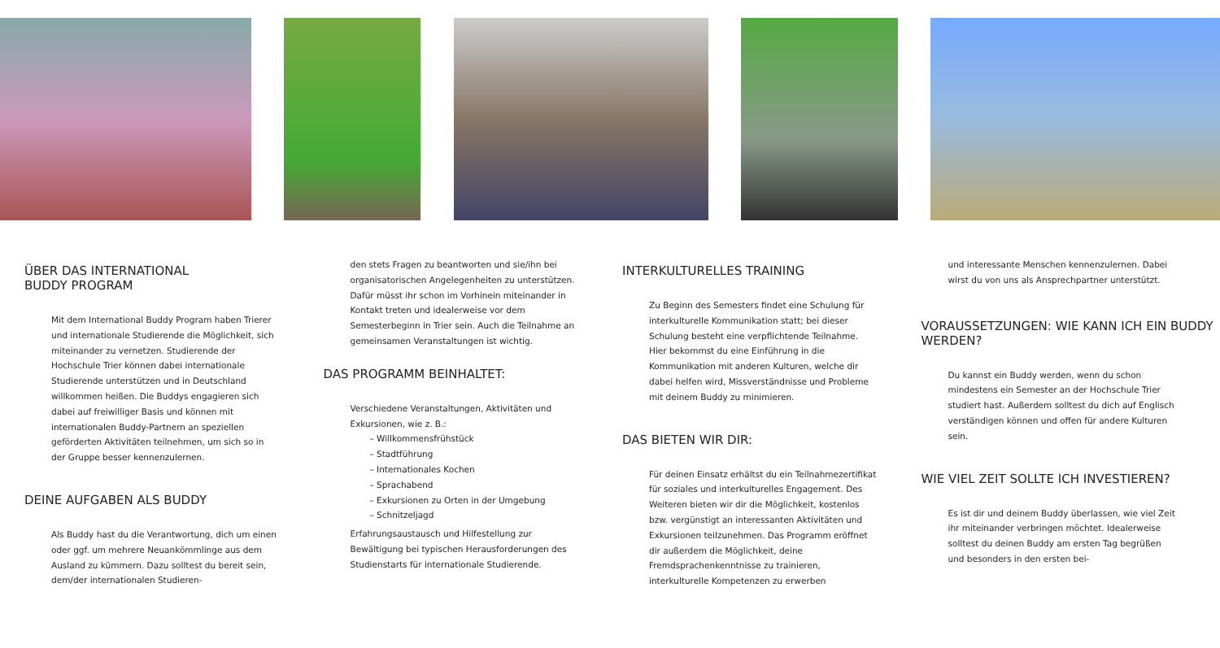ÜBER DAS INTERNATIONAL
BUDDY PROGRAM
Mit dem International Buddy Program haben Trierer und internationale Studierende die Möglichkeit, sich miteinander zu vernetzen. Studierende der Hochschule Trier können dabei internationale Studierende unterstützen und in Deutschland willkommen heißen. Die Buddys engagieren sich dabei auf freiwilliger Basis und können mit internationalen Buddy-Partnern an speziellen geförderten Aktivitäten teilnehmen, um sich so in der Gruppe besser kennenzulernen.
DEINE AUFGABEN ALS BUDDY
Als Buddy hast du die Verantwortung, dich um einen oder ggf. um mehrere Neuankömmlinge aus dem Ausland zu kümmern. Dazu solltest du bereit sein, dem/der internationalen Studieren-
den stets Fragen zu beantworten und sie/ihn bei organisatorischen Angelegenheiten zu unterstützen. Dafür müsst ihr schon im Vorhinein miteinander in Kontakt treten und idealerweise vor dem Semesterbeginn in Trier sein. Auch die Teilnahme an gemeinsamen Veranstaltungen ist wichtig.
DAS PROGRAMM BEINHALTET:
Verschiedene Veranstaltungen, Aktivitäten und Exkursionen, wie z. B.:
– Willkommensfrühstück
– Stadtführung
– Internationales Kochen
– Sprachabend
– Exkursionen zu Orten in der Umgebung
– Schnitzeljagd
Erfahrungsaustausch und Hilfestellung zur Bewältigung bei typischen Herausforderungen des Studienstarts für internationale Studierende.
INTERKULTURELLES TRAINING
Zu Beginn des Semesters findet eine Schulung für interkulturelle Kommunikation statt; bei dieser Schulung besteht eine verpflichtende Teilnahme. Hier bekommst du eine Einführung in die Kommunikation mit anderen Kulturen, welche dir dabei helfen wird, Missverständnisse und Probleme mit deinem Buddy zu minimieren.
DAS BIETEN WIR DIR:
Für deinen Einsatz erhältst du ein Teilnahmezertifikat für soziales und interkulturelles Engagement. Des Weiteren bieten wir dir die Möglichkeit, kostenlos bzw. vergünstigt an interessanten Aktivitäten und Exkursionen teilzunehmen. Das Programm eröffnet dir außerdem die Möglichkeit, deine Fremdsprachenkenntnisse zu trainieren, interkulturelle Kompetenzen zu erwerben
und interessante Menschen kennenzulernen. Dabei wirst du von uns als Ansprechpartner unterstützt.
VORAUSSETZUNGEN: WIE KANN ICH EIN BUDDY WERDEN?
Du kannst ein Buddy werden, wenn du schon mindestens ein Semester an der Hochschule Trier studiert hast. Außerdem solltest du dich auf Englisch verständigen können und offen für andere Kulturen sein.
WIE VIEL ZEIT SOLLTE ICH INVESTIEREN?
Es ist dir und deinem Buddy überlassen, wie viel Zeit ihr miteinander verbringen möchtet. Idealerweise solltest du deinen Buddy am ersten Tag begrüßen und besonders in den ersten bei-